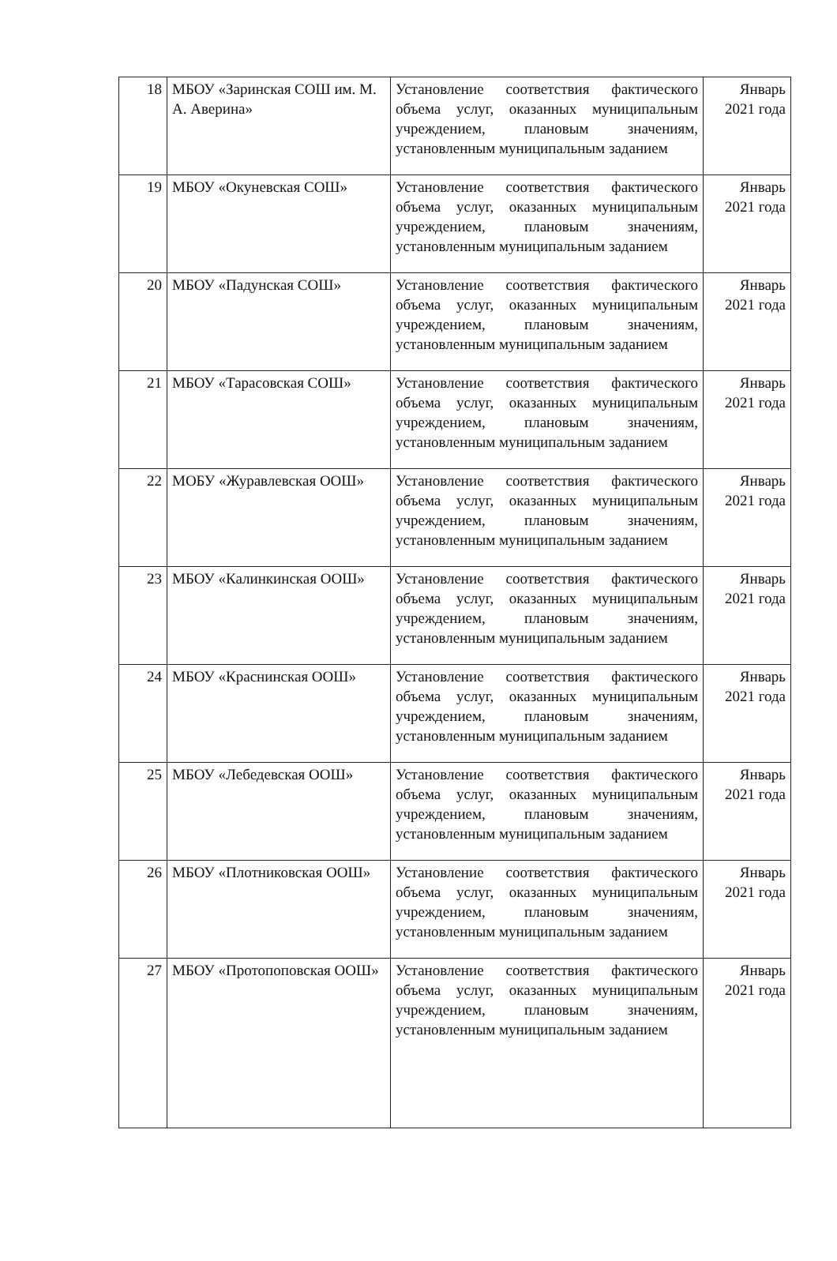| 18 | МБОУ «Заринская СОШ им. М. А. Аверина» | Установление соответствия фактического объема услуг, оказанных муниципальным учреждением, плановым значениям, установленным муниципальным заданием | Январь 2021 года |
| 19 | МБОУ «Окуневская СОШ» | Установление соответствия фактического объема услуг, оказанных муниципальным учреждением, плановым значениям, установленным муниципальным заданием | Январь 2021 года |
| 20 | МБОУ «Падунская СОШ» | Установление соответствия фактического объема услуг, оказанных муниципальным учреждением, плановым значениям, установленным муниципальным заданием | Январь 2021 года |
| 21 | МБОУ «Тарасовская СОШ» | Установление соответствия фактического объема услуг, оказанных муниципальным учреждением, плановым значениям, установленным муниципальным заданием | Январь 2021 года |
| 22 | МОБУ «Журавлевская ООШ» | Установление соответствия фактического объема услуг, оказанных муниципальным учреждением, плановым значениям, установленным муниципальным заданием | Январь 2021 года |
| 23 | МБОУ «Калинкинская ООШ» | Установление соответствия фактического объема услуг, оказанных муниципальным учреждением, плановым значениям, установленным муниципальным заданием | Январь 2021 года |
| 24 | МБОУ «Краснинская ООШ» | Установление соответствия фактического объема услуг, оказанных муниципальным учреждением, плановым значениям, установленным муниципальным заданием | Январь 2021 года |
| 25 | МБОУ «Лебедевская ООШ» | Установление соответствия фактического объема услуг, оказанных муниципальным учреждением, плановым значениям, установленным муниципальным заданием | Январь 2021 года |
| 26 | МБОУ «Плотниковская ООШ» | Установление соответствия фактического объема услуг, оказанных муниципальным учреждением, плановым значениям, установленным муниципальным заданием | Январь 2021 года |
| 27 | МБОУ «Протопоповская ООШ» | Установление соответствия фактического объема услуг, оказанных муниципальным учреждением, плановым значениям, установленным муниципальным заданием | Январь 2021 года |